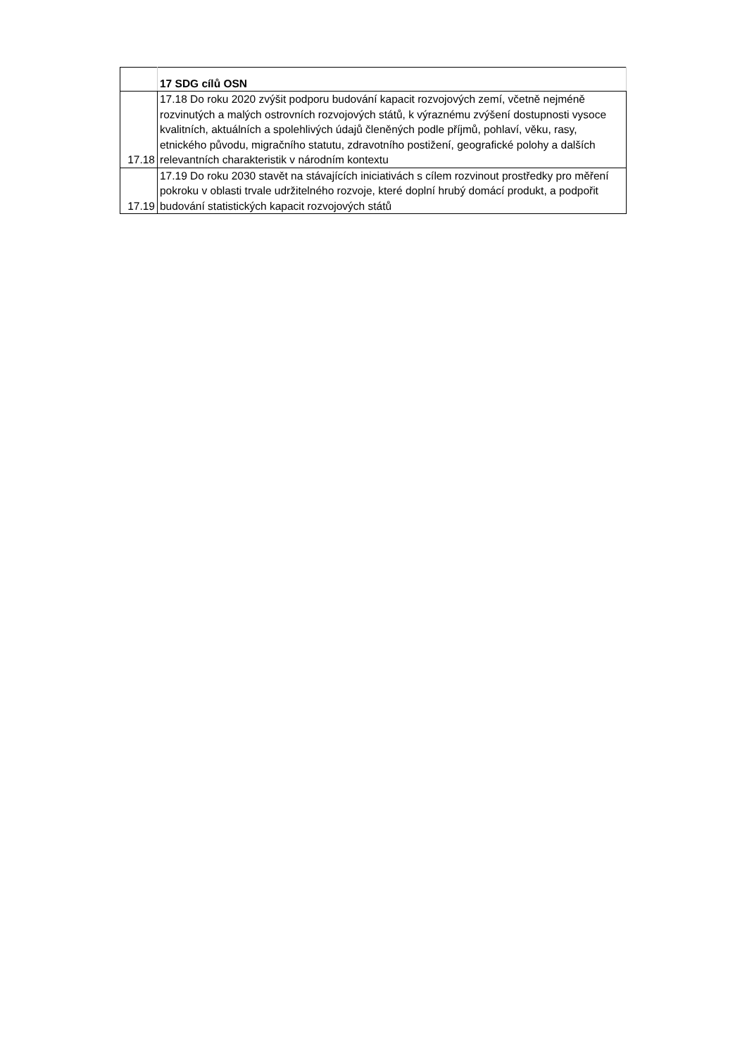| | 17 SDG cílů OSN |
| --- | --- |
| 17.18 | 17.18 Do roku 2020 zvýšit podporu budování kapacit rozvojových zemí, včetně nejméně rozvinutých a malých ostrovních rozvojových států, k výraznému zvýšení dostupnosti vysoce kvalitních, aktuálních a spolehlivých údajů členěných podle příjmů, pohlaví, věku, rasy, etnického původu, migračního statutu, zdravotního postižení, geografické polohy a dalších relevantních charakteristik v národním kontextu |
| 17.19 | 17.19 Do roku 2030 stavět na stávajících iniciativách s cílem rozvinout prostředky pro měření pokroku v oblasti trvale udržitelného rozvoje, které doplní hrubý domácí produkt, a podpořit budování statistických kapacit rozvojových států |